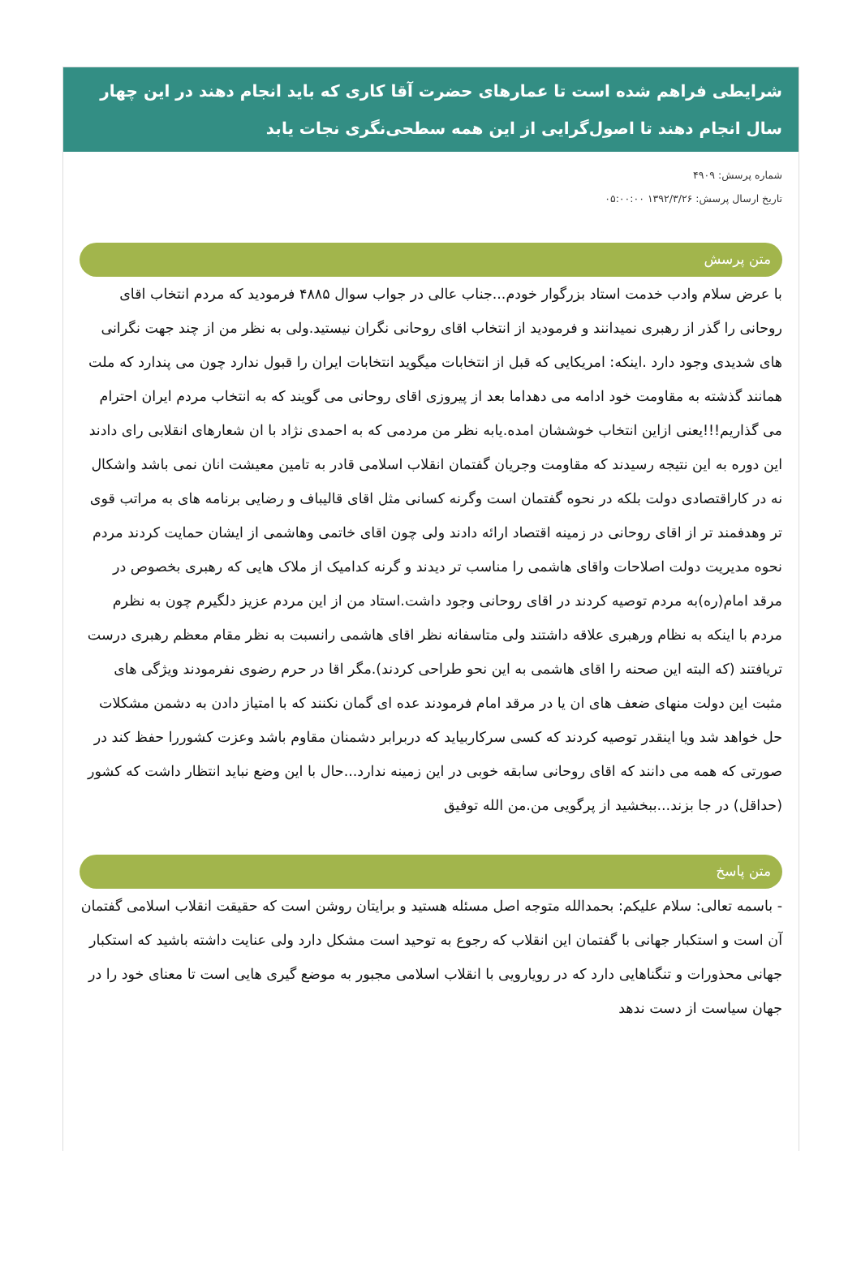شرایطی فراهم شده است تا عمارهای حضرت آقا کاری که باید انجام دهند در این چهار سال انجام دهند تا اصول‌گرایی از این همه سطحی‌نگری نجات یابد
شماره پرسش: ۴۹۰۹
تاریخ ارسال پرسش: ۱۳۹۲/۳/۲۶ ۰۵:۰۰:۰۰
متن پرسش
با عرض سلام وادب خدمت استاد بزرگوار خودم...جناب عالی در جواب سوال ۴۸۸۵ فرمودید که مردم انتخاب اقای روحانی را گذر از رهبری نمیدانند و فرمودید از انتخاب اقای روحانی نگران نیستید.ولی به نظر من از چند جهت نگرانی های شدیدی وجود دارد .اینکه: امریکایی که قبل از انتخابات میگوید انتخابات ایران را قبول ندارد چون می پندارد که ملت همانند گذشته به مقاومت خود ادامه می دهداما بعد از پیروزی اقای روحانی می گویند که به انتخاب مردم ایران احترام می گذاریم!!!یعنی ازاین انتخاب خوششان امده.یابه نظر من مردمی که به احمدی نژاد با ان شعارهای انقلابی رای دادند این دوره به این نتیجه رسیدند که مقاومت وجریان گفتمان انقلاب اسلامی قادر به تامین معیشت انان نمی باشد واشکال نه در کاراقتصادی دولت بلکه در نحوه گفتمان است وگرنه کسانی مثل اقای قالیباف و رضایی برنامه های به مراتب قوی تر وهدفمند تر از اقای روحانی در زمینه اقتصاد ارائه دادند ولی چون اقای خاتمی وهاشمی از ایشان حمایت کردند مردم نحوه مدیریت دولت اصلاحات واقای هاشمی را مناسب تر دیدند و گرنه کدامیک از ملاک هایی که رهبری بخصوص در مرقد امام(ره)به مردم توصیه کردند در اقای روحانی وجود داشت.استاد من از این مردم عزیز دلگیرم چون به نظرم مردم با اینکه به نظام ورهبری علاقه داشتند ولی متاسفانه نظر اقای هاشمی رانسبت به نظر مقام معظم رهبری درست تریافتند (که البته این صحنه را اقای هاشمی به این نحو طراحی کردند).مگر اقا در حرم رضوی نفرمودند ویژگی های مثبت این دولت منهای ضعف های ان یا در مرقد امام فرمودند عده ای گمان نکنند که با امتیاز دادن به دشمن مشکلات حل خواهد شد ویا اینقدر توصیه کردند که کسی سرکاربیاید که دربرابر دشمنان مقاوم باشد وعزت کشوررا حفظ کند در صورتی که همه می دانند که اقای روحانی سابقه خوبی در این زمینه ندارد...حال با این وضع نباید انتظار داشت که کشور (حداقل) در جا بزند...ببخشید از پرگویی من.من الله توفیق
متن پاسخ
- باسمه تعالی: سلام علیکم: بحمدالله متوجه اصل مسئله هستید و برایتان روشن است که حقیقت انقلاب اسلامی گفتمان آن است و استکبار جهانی با گفتمان این انقلاب که رجوع به توحید است مشکل دارد ولی عنایت داشته باشید که استکبار جهانی محذورات و تنگناهایی دارد که در رویارویی با انقلاب اسلامی مجبور به موضع گیری هایی است تا معنای خود را در جهان سیاست از دست ندهد